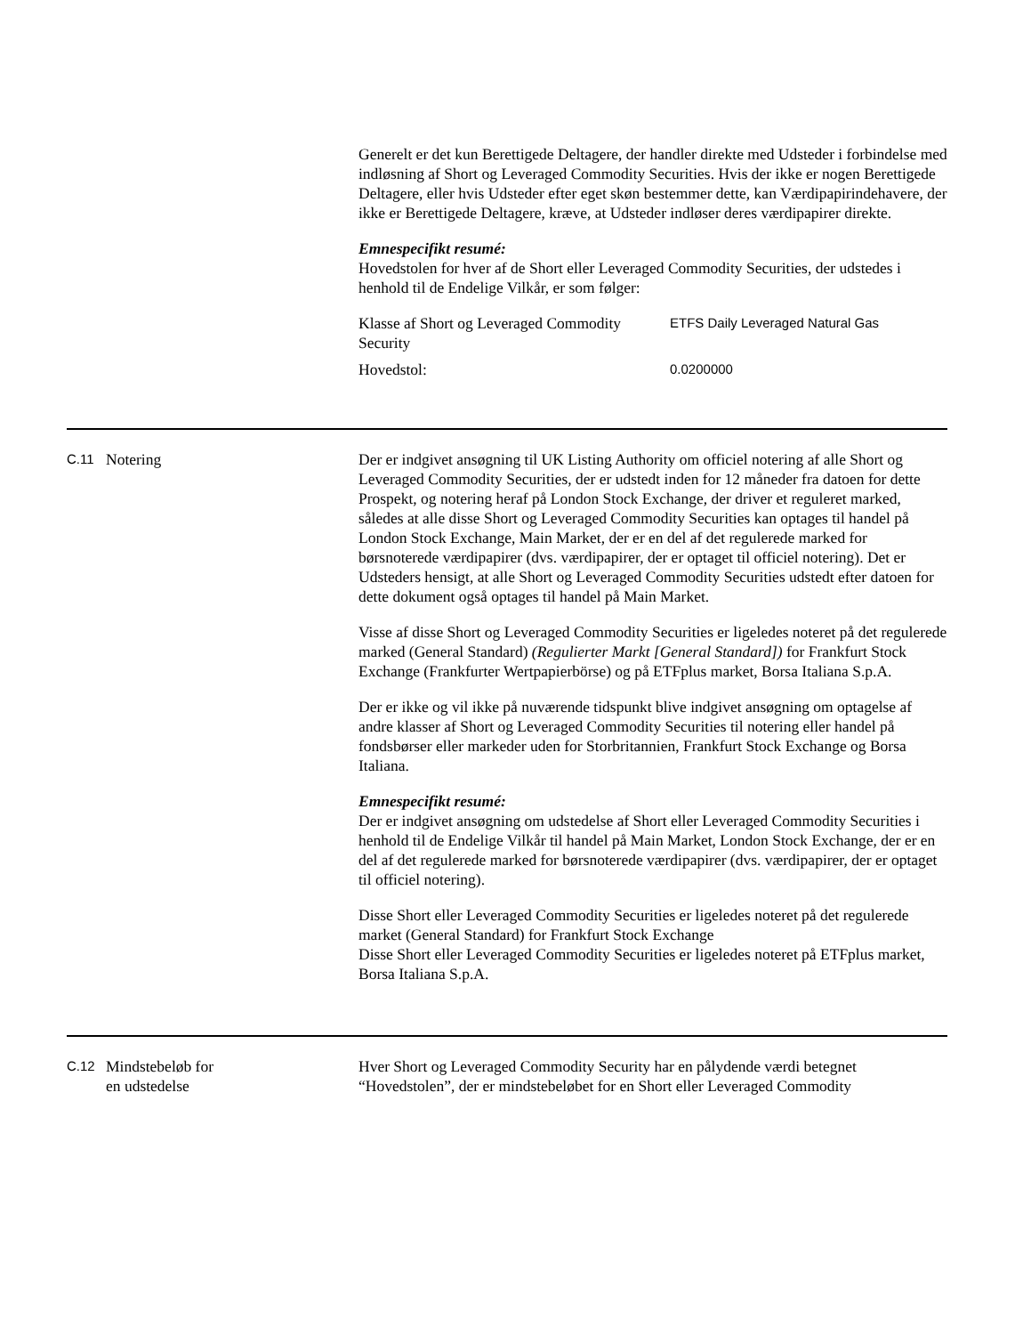Generelt er det kun Berettigede Deltagere, der handler direkte med Udsteder i forbindelse med indløsning af Short og Leveraged Commodity Securities. Hvis der ikke er nogen Berettigede Deltagere, eller hvis Udsteder efter eget skøn bestemmer dette, kan Værdipapirindehavere, der ikke er Berettigede Deltagere, kræve, at Udsteder indløser deres værdipapirer direkte.
Emnespecifikt resumé:
Hovedstolen for hver af de Short eller Leveraged Commodity Securities, der udstedes i henhold til de Endelige Vilkår, er som følger:
| Klasse af Short og Leveraged Commodity Security | ETFS Daily Leveraged Natural Gas |
| Hovedstol: | 0.0200000 |
C.11
Notering Der er indgivet ansøgning til UK Listing Authority om officiel notering af alle Short og Leveraged Commodity Securities, der er udstedt inden for 12 måneder fra datoen for dette Prospekt, og notering heraf på London Stock Exchange, der driver et reguleret marked, således at alle disse Short og Leveraged Commodity Securities kan optages til handel på London Stock Exchange, Main Market, der er en del af det regulerede marked for børsnoterede værdipapirer (dvs. værdipapirer, der er optaget til officiel notering). Det er Udsteders hensigt, at alle Short og Leveraged Commodity Securities udstedt efter datoen for dette dokument også optages til handel på Main Market.
Visse af disse Short og Leveraged Commodity Securities er ligeledes noteret på det regulerede marked (General Standard) (Regulierter Markt [General Standard]) for Frankfurt Stock Exchange (Frankfurter Wertpapierbörse) og på ETFplus market, Borsa Italiana S.p.A.
Der er ikke og vil ikke på nuværende tidspunkt blive indgivet ansøgning om optagelse af andre klasser af Short og Leveraged Commodity Securities til notering eller handel på fondsbørser eller markeder uden for Storbritannien, Frankfurt Stock Exchange og Borsa Italiana.
Emnespecifikt resumé:
Der er indgivet ansøgning om udstedelse af Short eller Leveraged Commodity Securities i henhold til de Endelige Vilkår til handel på Main Market, London Stock Exchange, der er en del af det regulerede marked for børsnoterede værdipapirer (dvs. værdipapirer, der er optaget til officiel notering).
Disse Short eller Leveraged Commodity Securities er ligeledes noteret på det regulerede market (General Standard) for Frankfurt Stock Exchange
Disse Short eller Leveraged Commodity Securities er ligeledes noteret på ETFplus market, Borsa Italiana S.p.A.
C.12
Mindstebeløb for
en udstedelse
Hver Short og Leveraged Commodity Security har en pålydende værdi betegnet “Hovedstolen”, der er mindstebeløbet for en Short eller Leveraged Commodity